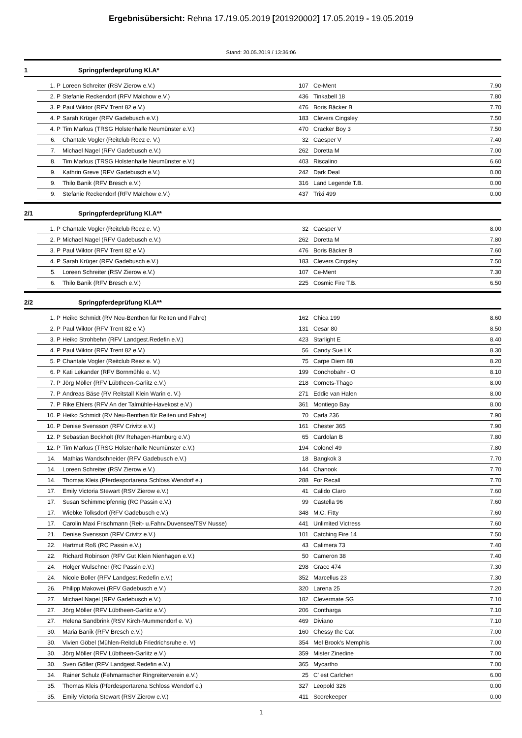Ergebnisübersicht: Rehna 17./19.05.2019 [201920002] 17.05.2019 - 19.05.2019
Stand: 20.05.2019 / 13:36:06
1 Springpferdeprüfung Kl.A*
| | 1. P | Loreen Schreiter (RSV Zierow e.V.) | 107 | Ce-Ment | 7.90 |
| | 2. P | Stefanie Reckendorf (RFV Malchow e.V.) | 436 | Tinkabell 18 | 7.80 |
| | 3. P | Paul Wiktor (RFV Trent 82 e.V.) | 476 | Boris Bäcker B | 7.70 |
| | 4. P | Sarah Krüger (RFV Gadebusch e.V.) | 183 | Clevers Cingsley | 7.50 |
| | 4. P | Tim Markus (TRSG Holstenhalle Neumünster e.V.) | 470 | Cracker Boy 3 | 7.50 |
| | 6. | Chantale Vogler (Reitclub Reez e. V.) | 32 | Caesper V | 7.40 |
| | 7. | Michael Nagel (RFV Gadebusch e.V.) | 262 | Doretta M | 7.00 |
| | 8. | Tim Markus (TRSG Holstenhalle Neumünster e.V.) | 403 | Riscalino | 6.60 |
| | 9. | Kathrin Greve (RFV Gadebusch e.V.) | 242 | Dark Deal | 0.00 |
| | 9. | Thilo Banik (RFV Bresch e.V.) | 316 | Land Legende T.B. | 0.00 |
| | 9. | Stefanie Reckendorf (RFV Malchow e.V.) | 437 | Trixi 499 | 0.00 |
2/1 Springpferdeprüfung Kl.A**
| | 1. P | Chantale Vogler (Reitclub Reez e. V.) | 32 | Caesper V | 8.00 |
| | 2. P | Michael Nagel (RFV Gadebusch e.V.) | 262 | Doretta M | 7.80 |
| | 3. P | Paul Wiktor (RFV Trent 82 e.V.) | 476 | Boris Bäcker B | 7.60 |
| | 4. P | Sarah Krüger (RFV Gadebusch e.V.) | 183 | Clevers Cingsley | 7.50 |
| | 5. | Loreen Schreiter (RSV Zierow e.V.) | 107 | Ce-Ment | 7.30 |
| | 6. | Thilo Banik (RFV Bresch e.V.) | 225 | Cosmic Fire T.B. | 6.50 |
2/2 Springpferdeprüfung Kl.A**
| | 1. P | Heiko Schmidt (RV Neu-Benthen für Reiten und Fahre) | 162 | Chica 199 | 8.60 |
| | 2. P | Paul Wiktor (RFV Trent 82 e.V.) | 131 | Cesar 80 | 8.50 |
| | 3. P | Heiko Strohbehn (RFV Landgest.Redefin e.V.) | 423 | Starlight E | 8.40 |
| | 4. P | Paul Wiktor (RFV Trent 82 e.V.) | 56 | Candy Sue LK | 8.30 |
| | 5. P | Chantale Vogler (Reitclub Reez e. V.) | 75 | Carpe Diem 88 | 8.20 |
| | 6. P | Kati Lekander (RFV Bornmühle e. V.) | 199 | Conchobahr - O | 8.10 |
| | 7. P | Jörg Möller (RFV Lübtheen-Garlitz e.V.) | 218 | Cornets-Thago | 8.00 |
| | 7. P | Andreas Bäse (RV Reitstall Klein Warin e. V.) | 271 | Eddie van Halen | 8.00 |
| | 7. P | Rike Ehlers (RFV An der Talmühle-Havekost e.V.) | 361 | Montiego Bay | 8.00 |
| | 10. P | Heiko Schmidt (RV Neu-Benthen für Reiten und Fahre) | 70 | Carla 236 | 7.90 |
| | 10. P | Denise Svensson (RFV Crivitz e.V.) | 161 | Chester 365 | 7.90 |
| | 12. P | Sebastian Bockholt (RV Rehagen-Hamburg e.V.) | 65 | Cardolan B | 7.80 |
| | 12. P | Tim Markus (TRSG Holstenhalle Neumünster e.V.) | 194 | Colonel 49 | 7.80 |
| | 14. | Mathias Wandschneider (RFV Gadebusch e.V.) | 18 | Bangkok 3 | 7.70 |
| | 14. | Loreen Schreiter (RSV Zierow e.V.) | 144 | Chanook | 7.70 |
| | 14. | Thomas Kleis (Pferdesportarena Schloss Wendorf e.) | 288 | For Recall | 7.70 |
| | 17. | Emily Victoria Stewart (RSV Zierow e.V.) | 41 | Calido Claro | 7.60 |
| | 17. | Susan Schimmelpfennig (RC Passin e.V.) | 99 | Castella 96 | 7.60 |
| | 17. | Wiebke Tolksdorf (RFV Gadebusch e.V.) | 348 | M.C. Fitty | 7.60 |
| | 17. | Carolin Maxi Frischmann (Reit- u.Fahrv.Duvensee/TSV Nusse) | 441 | Unlimited Victress | 7.60 |
| | 21. | Denise Svensson (RFV Crivitz e.V.) | 101 | Catching Fire 14 | 7.50 |
| | 22. | Hartmut Roß (RC Passin e.V.) | 43 | Calimera 73 | 7.40 |
| | 22. | Richard Robinson (RFV Gut Klein Nienhagen e.V.) | 50 | Cameron 38 | 7.40 |
| | 24. | Holger Wulschner (RC Passin e.V.) | 298 | Grace 474 | 7.30 |
| | 24. | Nicole Boller (RFV Landgest.Redefin e.V.) | 352 | Marcellus 23 | 7.30 |
| | 26. | Philipp Makowei (RFV Gadebusch e.V.) | 320 | Larena 25 | 7.20 |
| | 27. | Michael Nagel (RFV Gadebusch e.V.) | 182 | Clevermate SG | 7.10 |
| | 27. | Jörg Möller (RFV Lübtheen-Garlitz e.V.) | 206 | Contharga | 7.10 |
| | 27. | Helena Sandbrink (RSV Kirch-Mummendorf e. V.) | 469 | Diviano | 7.10 |
| | 30. | Maria Banik (RFV Bresch e.V.) | 160 | Chessy the Cat | 7.00 |
| | 30. | Vivien Göbel (Mühlen-Reitclub Friedrichsruhe e. V) | 354 | Mel Brook's Memphis | 7.00 |
| | 30. | Jörg Möller (RFV Lübtheen-Garlitz e.V.) | 359 | Mister Zinedine | 7.00 |
| | 30. | Sven Göller (RFV Landgest.Redefin e.V.) | 365 | Mycartho | 7.00 |
| | 34. | Rainer Schulz (Fehmarnscher Ringreiterverein e.V.) | 25 | C' est Carlchen | 6.00 |
| | 35. | Thomas Kleis (Pferdesportarena Schloss Wendorf e.) | 327 | Leopold 326 | 0.00 |
| | 35. | Emily Victoria Stewart (RSV Zierow e.V.) | 411 | Scorekeeper | 0.00 |
1